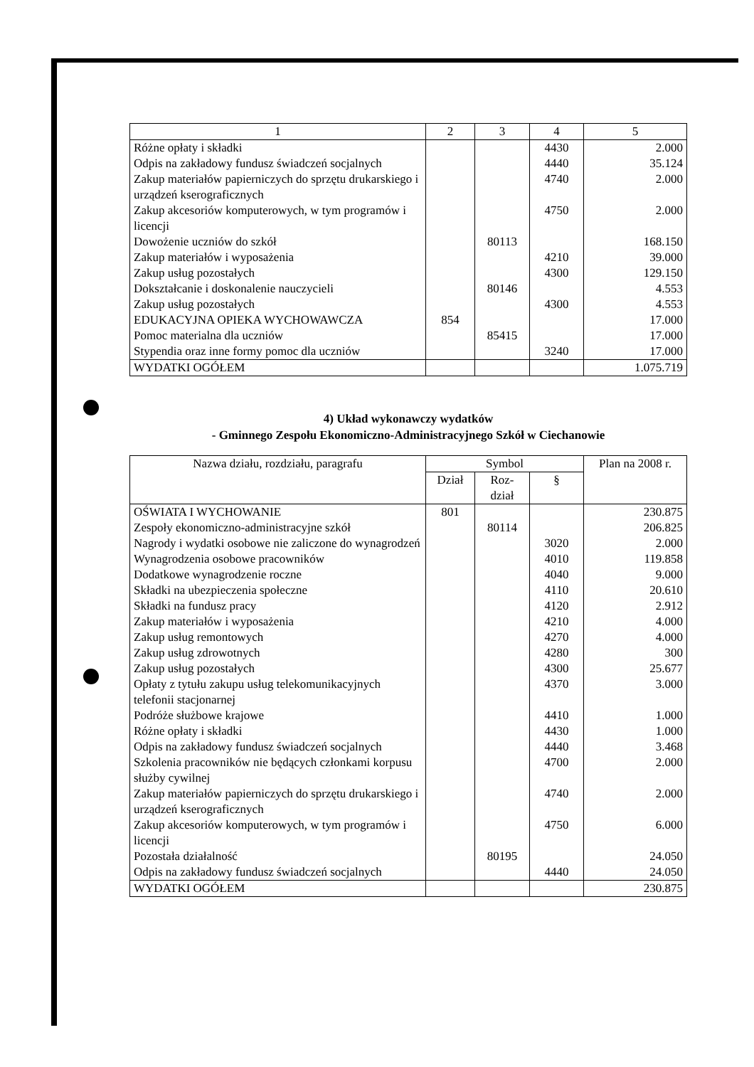| 1 | 2 | 3 | 4 | 5 |
| --- | --- | --- | --- | --- |
| Różne opłaty i składki | | | 4430 | 2.000 |
| Odpis na zakładowy fundusz świadczeń socjalnych | | | 4440 | 35.124 |
| Zakup materiałów papierniczych do sprzętu drukarskiego i urządzeń kserograficznych | | | 4740 | 2.000 |
| Zakup akcesoriów komputerowych, w tym programów i licencji | | | 4750 | 2.000 |
| Dowożenie uczniów do szkół | | 80113 | | 168.150 |
| Zakup materiałów i wyposażenia | | | 4210 | 39.000 |
| Zakup usług pozostałych | | | 4300 | 129.150 |
| Dokształcanie i doskonalenie nauczycieli | | 80146 | | 4.553 |
| Zakup usług pozostałych | | | 4300 | 4.553 |
| EDUKACYJNA OPIEKA WYCHOWAWCZA | 854 | | | 17.000 |
| Pomoc materialna dla uczniów | | 85415 | | 17.000 |
| Stypendia oraz inne formy pomoc dla uczniów | | | 3240 | 17.000 |
| WYDATKI OGÓŁEM | | | | 1.075.719 |
4) Układ wykonawczy wydatków
- Gminnego Zespołu Ekonomiczno-Administracyjnego Szkół w Ciechanowie
| Nazwa działu, rozdziału, paragrafu | Symbol | | | Plan na 2008 r. |
| --- | --- | --- | --- | --- |
| | Dział | Roz- dział | § | |
| OŚWIATA I WYCHOWANIE | 801 | | | 230.875 |
| Zespoły ekonomiczno-administracyjne szkół | | 80114 | | 206.825 |
| Nagrody i wydatki osobowe nie zaliczone do wynagrodzeń | | | 3020 | 2.000 |
| Wynagrodzenia osobowe pracowników | | | 4010 | 119.858 |
| Dodatkowe wynagrodzenie roczne | | | 4040 | 9.000 |
| Składki na ubezpieczenia społeczne | | | 4110 | 20.610 |
| Składki na fundusz pracy | | | 4120 | 2.912 |
| Zakup materiałów i wyposażenia | | | 4210 | 4.000 |
| Zakup usług remontowych | | | 4270 | 4.000 |
| Zakup usług zdrowotnych | | | 4280 | 300 |
| Zakup usług pozostałych | | | 4300 | 25.677 |
| Opłaty z tytułu zakupu usług telekomunikacyjnych telefonii stacjonarnej | | | 4370 | 3.000 |
| Podróże służbowe krajowe | | | 4410 | 1.000 |
| Różne opłaty i składki | | | 4430 | 1.000 |
| Odpis na zakładowy fundusz świadczeń socjalnych | | | 4440 | 3.468 |
| Szkolenia pracowników nie będących członkami korpusu służby cywilnej | | | 4700 | 2.000 |
| Zakup materiałów papierniczych do sprzętu drukarskiego i urządzeń kserograficznych | | | 4740 | 2.000 |
| Zakup akcesoriów komputerowych, w tym programów i licencji | | | 4750 | 6.000 |
| Pozostała działalność | | 80195 | | 24.050 |
| Odpis na zakładowy fundusz świadczeń socjalnych | | | 4440 | 24.050 |
| WYDATKI OGÓŁEM | | | | 230.875 |